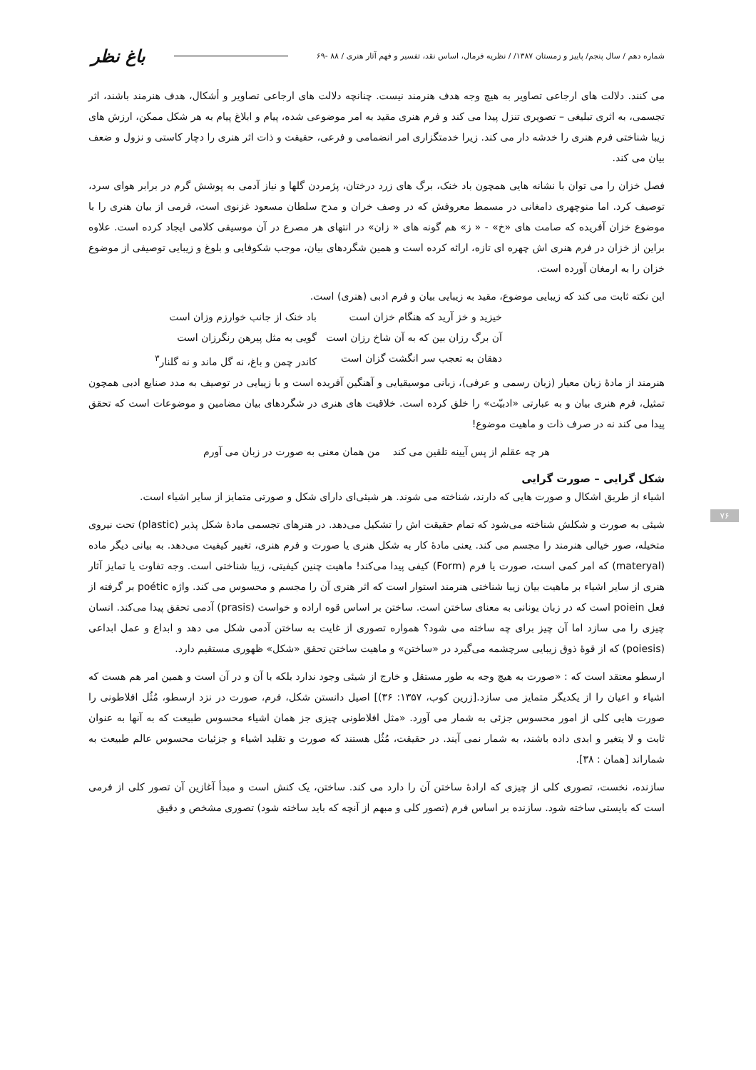شماره دهم / سال پنجم/ پاییز و زمستان ۱۳۸۷/ / نظریه فرمال، اساس نقد، تفسیر و فهم آثار هنری / ۸۸ -۶۹ باغ نظر
۷۶
می کنند. دلالت های ارجاعی تصاویر به هیچ وجه هدف هنرمند نیست. چنانچه دلالت های ارجاعی تصاویر و أشکال، هدف هنرمند باشند، اثر تجسمی، به اثری تبلیغی – تصویری تنزل پیدا می کند و فرم هنری مقید به امر موضوعی شده، پیام و ابلاغ پیام به هر شکل ممکن، ارزش های زیبا شناختی فرم هنری را خدشه دار می کند. زیرا خدمتگزاری امر انضمامی و فرعی، حقیقت و ذات اثر هنری را دچار کاستی و نزول و ضعف بیان می کند.
فصل خزان را می توان با نشانه هایی همچون باد خنک، برگ های زرد درختان، پژمردن گلها و نیاز آدمی به پوشش گرم در برابر هوای سرد، توصیف کرد. اما منوچهری دامغانی در مسمط معروفش که در وصف خران و مدح سلطان مسعود غزنوی است، فرمی از بیان هنری را با موضوع خزان آفریده که صامت های «خ» - « ز» هم گونه های « زان» در انتهای هر مصرع در آن موسیقی کلامی ایجاد کرده است. علاوه براین از خزان در فرم هنری اش چهره ای تازه، ارائه کرده است و همین شگردهای بیان، موجب شکوفایی و بلوغ و زیبایی توصیفی از موضوع خزان را به ارمغان آورده است.
این نکته ثابت می کند که زیبایی موضوع، مقید به زیبایی بیان و فرم ادبی (هنری) است.
خیزید و خز آرید که هنگام خزان است
باد خنک از جانب خوارزم وزان است
آن برگ رزان بین که به آن شاخ رزان است
گویی به مثل پیرهن رنگرزان است
دهقان به تعجب سر انگشت گزان است
کاندر چمن و باغ، نه گل ماند و نه گلنار<sup>۳</sup>
هنرمند از مادهٔ زبان معیار (زبان رسمی و عرفی)، زبانی موسیقیایی و آهنگین آفریده است و با زیبایی در توصیف به مدد صنایع ادبی همچون تمثیل، فرم هنری بیان و به عبارتی «ادبیّت» را خلق کرده است. خلاقیت های هنری در شگردهای بیان مضامین و موضوعات است که تحقق پیدا می کند نه در صرف ذات و ماهیت موضوع!
هر چه عقلم از پس آیینه تلقین می کند من همان معنی به صورت در زبان می آورم
شکل گرایی – صورت گرایی
اشیاء از طریق اشکال و صورت هایی که دارند، شناخته می شوند. هر شیئی‌ای دارای شکل و صورتی متمایز از سایر اشیاء است.
شیئی به صورت و شکلش شناخته می‌شود که تمام حقیقت اش را تشکیل می‌دهد. در هنرهای تجسمی مادهٔ شکل پذیر (plastic) تحت نیروی متخیله، صور خیالی هنرمند را مجسم می کند. یعنی مادهٔ کار به شکل هنری یا صورت و فرم هنری، تغییر کیفیت می‌دهد. به بیانی دیگر ماده (materyal) که امر کمی است، صورت یا فرم (Form) کیفی پیدا می‌کند! ماهیت چنین کیفیتی، زیبا شناختی است. وجه تفاوت یا تمایز آثار هنری از سایر اشیاء بر ماهیت بیان زیبا شناختی هنرمند استوار است که اثر هنری آن را مجسم و محسوس می کند. واژه poétic بر گرفته از فعل poiein است که در زبان یونانی به معنای ساختن است. ساختن بر اساس قوه اراده و خواست (prasis) آدمی تحقق پیدا می‌کند. انسان چیزی را می سازد اما آن چیز برای چه ساخته می شود؟ همواره تصوری از غایت به ساختن آدمی شکل می دهد و ابداع و عمل ابداعی (poiesis) که از قوهٔ ذوق زیبایی سرچشمه می‌گیرد در «ساختن» و ماهیت ساختن تحقق «شکل» ظهوری مستقیم دارد.
ارسطو معتقد است که : «صورت به هیچ وجه به طور مستقل و خارج از شیئی وجود ندارد بلکه با آن و در آن است و همین امر هم هست که اشیاء و اعیان را از یکدیگر متمایز می سازد.[زرین کوب، ۱۳۵۷: ۳۶)] اصیل دانستن شکل، فرم، صورت در نزد ارسطو، مُثُل افلاطونی را صورت هایی کلی از امور محسوس جزئی به شمار می آورد. «مثل افلاطونی چیزی جز همان اشیاء محسوس طبیعت که به آنها به عنوان ثابت و لا یتغیر و ابدی داده باشند، به شمار نمی آیند. در حقیقت، مُثُل هستند که صورت و تقلید اشیاء و جزئیات محسوس عالم طبیعت به شماراند [همان : ۳۸].
سازنده، نخست، تصوری کلی از چیزی که ارادهٔ ساختن آن را دارد می کند. ساختن، یک کنش است و مبدأ آغازین آن تصور کلی از فرمی است که بایستی ساخته شود. سازنده بر اساس فرم (تصور کلی و مبهم از آنچه که باید ساخته شود) تصوری مشخص و دقیق